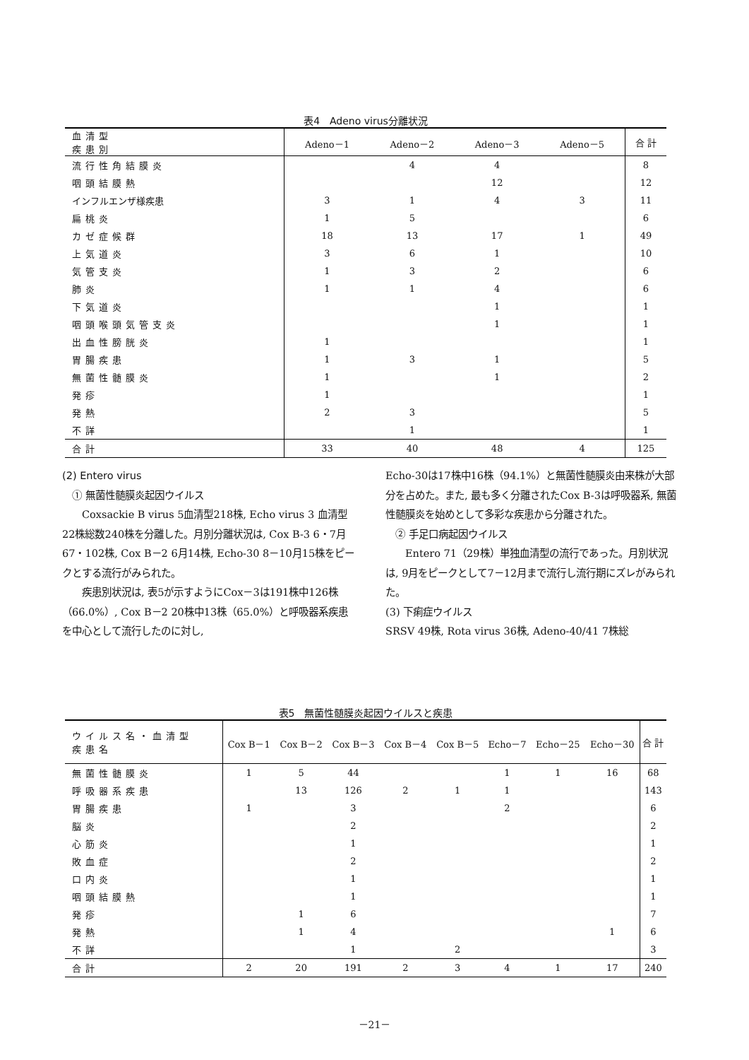表4　Adeno virus分離状況
| 血清型 疾患別 | Adeno－1 | Adeno－2 | Adeno－3 | Adeno－5 | 合 計 |
| --- | --- | --- | --- | --- | --- |
| 流行性角結膜炎 | | 4 | 4 | | 8 |
| 咽頭結膜熱 | | | 12 | | 12 |
| インフルエンザ様疾患 | 3 | 1 | 4 | 3 | 11 |
| 扁桃炎 | 1 | 5 | | | 6 |
| カゼ症候群 | 18 | 13 | 17 | 1 | 49 |
| 上気道炎 | 3 | 6 | 1 | | 10 |
| 気管支炎 | 1 | 3 | 2 | | 6 |
| 肺炎 | 1 | 1 | 4 | | 6 |
| 下気道炎 | | | 1 | | 1 |
| 咽頭喉頭気管支炎 | | | 1 | | 1 |
| 出血性膀胱炎 | 1 | | | | 1 |
| 胃腸疾患 | 1 | 3 | 1 | | 5 |
| 無菌性髄膜炎 | 1 | | 1 | | 2 |
| 発疹 | 1 | | | | 1 |
| 発熱 | 2 | 3 | | | 5 |
| 不詳 | | 1 | | | 1 |
| 合計 | 33 | 40 | 48 | 4 | 125 |
(2) Entero virus
　① 無菌性髄膜炎起因ウイルス
　　Coxsackie B virus 5血清型218株, Echo virus 3 血清型22株総数240株を分離した。月別分離状況は, Cox B-3 6・7月67・102株, Cox B－2 6月14株, Echo-30 8－10月15株をピークとする流行がみられた。
　　疾患別状況は, 表5が示すようにCox－3は191株中126株（66.0%）, Cox B－2 20株中13株（65.0%）と呼吸器系疾患を中心として流行したのに対し,
Echo-30は17株中16株（94.1%）と無菌性髄膜炎由来株が大部分を占めた。また, 最も多く分離されたCox B-3は呼吸器系, 無菌性髄膜炎を始めとして多彩な疾患から分離された。
　② 手足口病起因ウイルス
　　Entero 71（29株）単独血清型の流行であった。月別状況は, 9月をピークとして7－12月まで流行し流行期にズレがみられた。
(3) 下痢症ウイルス
SRSV 49株, Rota virus 36株, Adeno-40/41 7株総
表5　無菌性髄膜炎起因ウイルスと疾患
| ウイルス名・血清型 疾患名 | Cox B－1 | Cox B－2 | Cox B－3 | Cox B－4 | Cox B－5 | Echo－7 | Echo－25 | Echo－30 | 合 計 |
| --- | --- | --- | --- | --- | --- | --- | --- | --- | --- |
| 無菌性髄膜炎 | 1 | 5 | 44 | | | 1 | 1 | 16 | 68 |
| 呼吸器系疾患 | | 13 | 126 | 2 | 1 | 1 | | | 143 |
| 胃腸疾患 | 1 | | 3 | | | 2 | | | 6 |
| 脳炎 | | | 2 | | | | | | 2 |
| 心筋炎 | | | 1 | | | | | | 1 |
| 敗血症 | | | 2 | | | | | | 2 |
| 口内炎 | | | 1 | | | | | | 1 |
| 咽頭結膜熱 | | | 1 | | | | | | 1 |
| 発疹 | | 1 | 6 | | | | | | 7 |
| 発熱 | | 1 | 4 | | | | | 1 | 6 |
| 不詳 | | | 1 | | 2 | | | | 3 |
| 合計 | 2 | 20 | 191 | 2 | 3 | 4 | 1 | 17 | 240 |
－21－